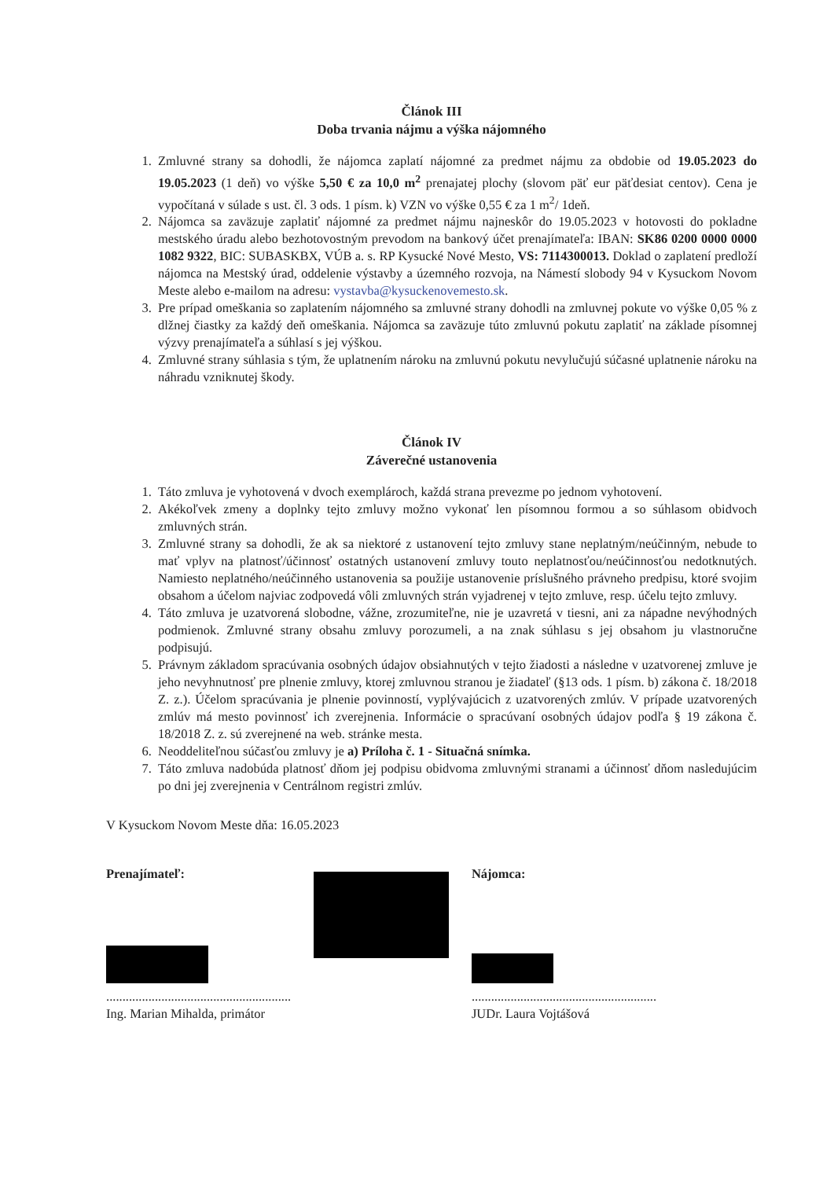Článok III
Doba trvania nájmu a výška nájomného
1. Zmluvné strany sa dohodli, že nájomca zaplatí nájomné za predmet nájmu za obdobie od 19.05.2023 do 19.05.2023 (1 deň) vo výške 5,50 € za 10,0 m<sup>2</sup> prenajatej plochy (slovom päť eur päťdesiat centov). Cena je vypočítaná v súlade s ust. čl. 3 ods. 1 písm. k) VZN vo výške 0,55 € za 1 m<sup>2</sup>/ 1deň.
2. Nájomca sa zaväzuje zaplatiť nájomné za predmet nájmu najneskôr do 19.05.2023 v hotovosti do pokladne mestského úradu alebo bezhotovostným prevodom na bankový účet prenajímateľa: IBAN: SK86 0200 0000 0000 1082 9322, BIC: SUBASKBX, VÚB a. s. RP Kysucké Nové Mesto, VS: 7114300013. Doklad o zaplatení predloží nájomca na Mestský úrad, oddelenie výstavby a územného rozvoja, na Námestí slobody 94 v Kysuckom Novom Meste alebo e-mailom na adresu: vystavba@kysuckenovemesto.sk.
3. Pre prípad omeškania so zaplatením nájomného sa zmluvné strany dohodli na zmluvnej pokute vo výške 0,05 % z dlžnej čiastky za každý deň omeškania. Nájomca sa zaväzuje túto zmluvnú pokutu zaplatiť na základe písomnej výzvy prenajímateľa a súhlasí s jej výškou.
4. Zmluvné strany súhlasia s tým, že uplatnením nároku na zmluvnú pokutu nevylučujú súčasné uplatnenie nároku na náhradu vzniknutej škody.
Článok IV
Záverečné ustanovenia
1. Táto zmluva je vyhotovená v dvoch exemplároch, každá strana prevezme po jednom vyhotovení.
2. Akékoľvek zmeny a doplnky tejto zmluvy možno vykonať len písomnou formou a so súhlasom obidvoch zmluvných strán.
3. Zmluvné strany sa dohodli, že ak sa niektoré z ustanovení tejto zmluvy stane neplatným/neúčinným, nebude to mať vplyv na platnosť/účinnosť ostatných ustanovení zmluvy touto neplatnosťou/neúčinnosťou nedotknutých. Namiesto neplatného/neúčinného ustanovenia sa použije ustanovenie príslušného právneho predpisu, ktoré svojim obsahom a účelom najviac zodpovedá vôli zmluvných strán vyjadrenej v tejto zmluve, resp. účelu tejto zmluvy.
4. Táto zmluva je uzatvorená slobodne, vážne, zrozumiteľne, nie je uzavretá v tiesni, ani za nápadne nevýhodných podmienok. Zmluvné strany obsahu zmluvy porozumeli, a na znak súhlasu s jej obsahom ju vlastnoručne podpisujú.
5. Právnym základom spracúvania osobných údajov obsiahnutých v tejto žiadosti a následne v uzatvorenej zmluve je jeho nevyhnutnosť pre plnenie zmluvy, ktorej zmluvnou stranou je žiadateľ (§13 ods. 1 písm. b) zákona č. 18/2018 Z. z.). Účelom spracúvania je plnenie povinností, vyplývajúcich z uzatvorených zmlúv. V prípade uzatvorených zmlúv má mesto povinnosť ich zverejnenia. Informácie o spracúvaní osobných údajov podľa § 19 zákona č. 18/2018 Z. z. sú zverejnené na web. stránke mesta.
6. Neoddeliteľnou súčasťou zmluvy je a) Príloha č. 1 - Situačná snímka.
7. Táto zmluva nadobúda platnosť dňom jej podpisu obidvoma zmluvnými stranami a účinnosť dňom nasledujúcim po dni jej zverejnenia v Centrálnom registri zmlúv.
V Kysuckom Novom Meste dňa: 16.05.2023
Prenajímateľ:
.........................................................
Ing. Marian Mihalda, primátor
Nájomca:
.........................................................
JUDr. Laura Vojtášová